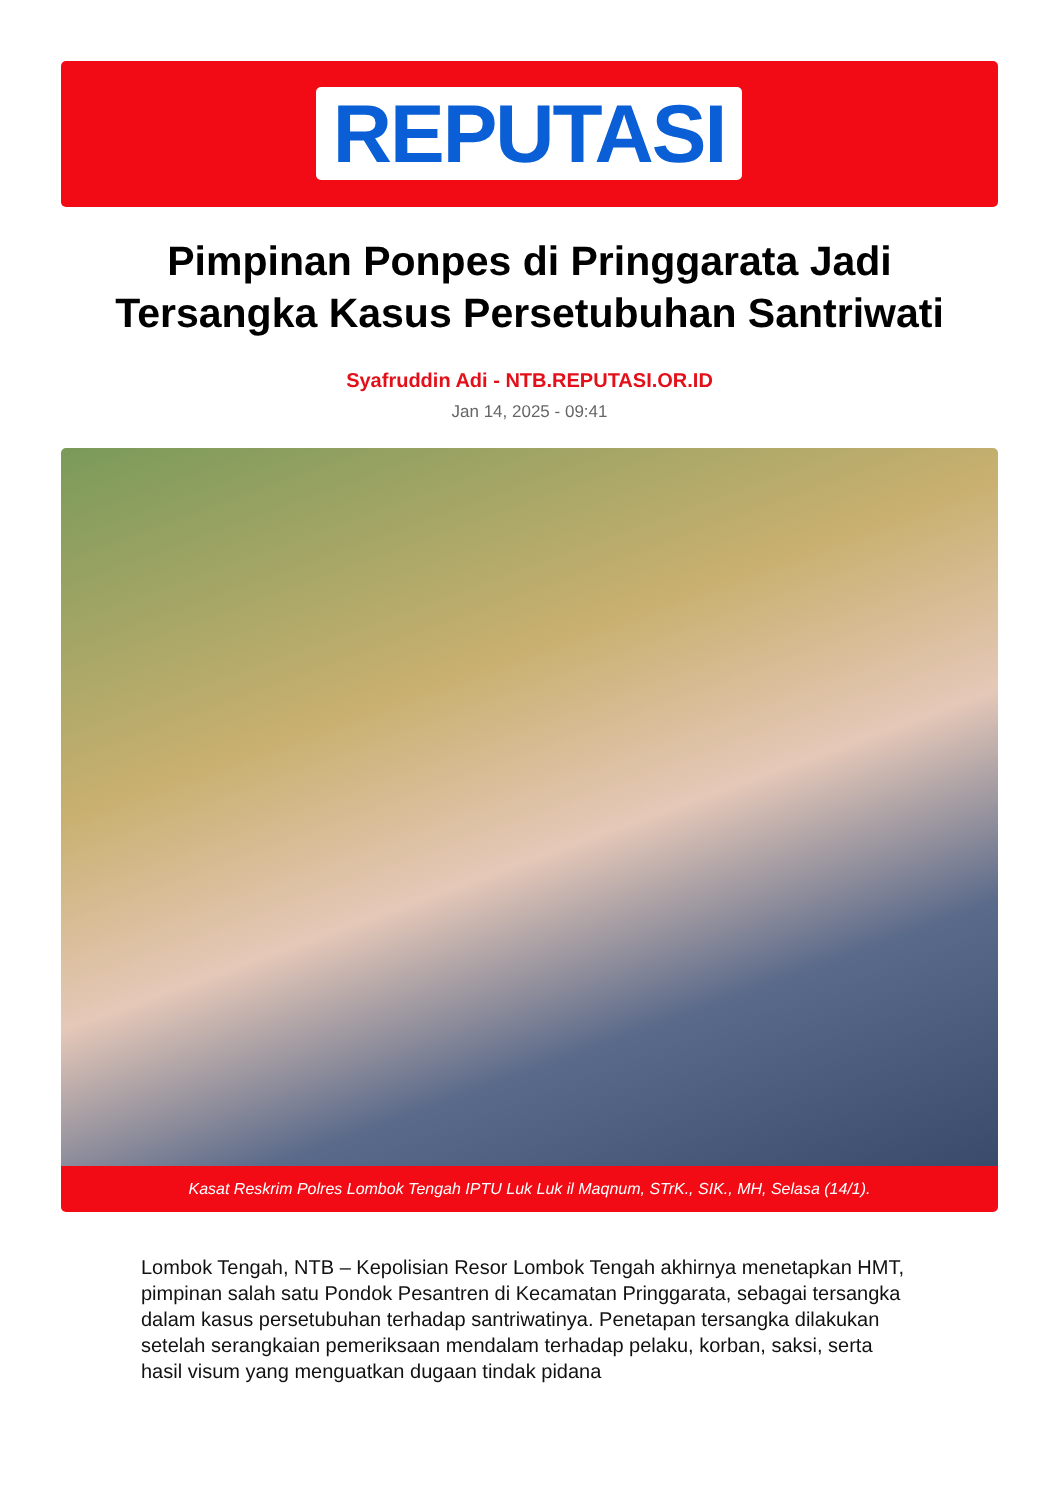REPUTASI
Pimpinan Ponpes di Pringgarata Jadi Tersangka Kasus Persetubuhan Santriwati
Syafruddin Adi - NTB.REPUTASI.OR.ID
Jan 14, 2025 - 09:41
Kasat Reskrim Polres Lombok Tengah IPTU Luk Luk il Maqnum, STrK., SIK., MH, Selasa (14/1).
Lombok Tengah, NTB – Kepolisian Resor Lombok Tengah akhirnya menetapkan HMT, pimpinan salah satu Pondok Pesantren di Kecamatan Pringgarata, sebagai tersangka dalam kasus persetubuhan terhadap santriwatinya. Penetapan tersangka dilakukan setelah serangkaian pemeriksaan mendalam terhadap pelaku, korban, saksi, serta hasil visum yang menguatkan dugaan tindak pidana